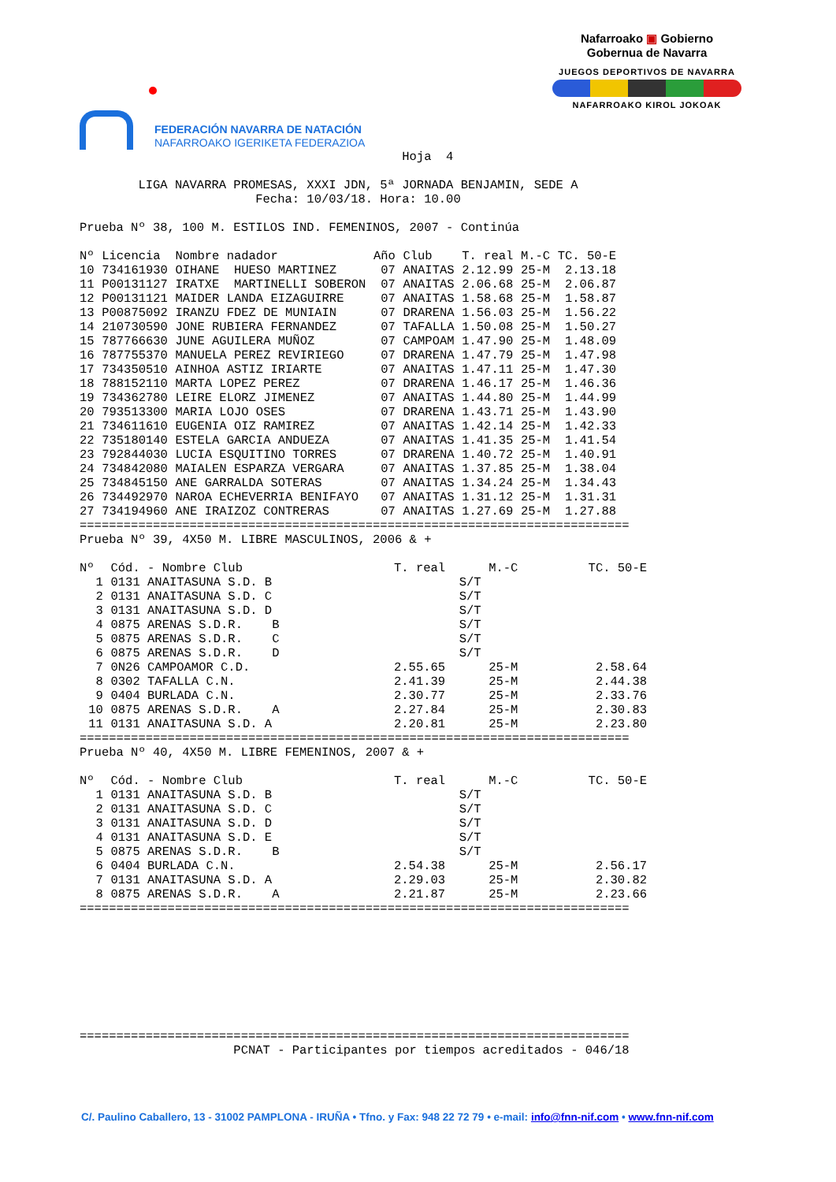FEDERACIÓN NAVARRA DE NATACIÓN
NAFARROAKO IGERIKETA FEDERAZIOA
Nafarroako ▣ Gobierno
Gobernua de Navarra
JUEGOS DEPORTIVOS DE NAVARRA
NAFARROAKO KIROL JOKOAK
                                            Hoja  4

        LIGA NAVARRA PROMESAS, XXXI JDN, 5ª JORNADA BENJAMIN, SEDE A
                        Fecha: 10/03/18. Hora: 10.00

Prueba Nº 38, 100 M. ESTILOS IND. FEMENINOS, 2007 - Continúa
| Nº | Licencia | Nombre nadador | Año | Club | T. real | M.-C | TC. 50-E |
| --- | --- | --- | --- | --- | --- | --- | --- |
| 10 | 734161930 | OIHANE HUESO MARTINEZ | 07 | ANAITAS | 2.12.99 | 25-M | 2.13.18 |
| 11 | P00131127 | IRATXE MARTINELLI SOBERON | 07 | ANAITAS | 2.06.68 | 25-M | 2.06.87 |
| 12 | P00131121 | MAIDER LANDA EIZAGUIRRE | 07 | ANAITAS | 1.58.68 | 25-M | 1.58.87 |
| 13 | P00875092 | IRANZU FDEZ DE MUNIAIN | 07 | DRARENA | 1.56.03 | 25-M | 1.56.22 |
| 14 | 210730590 | JONE RUBIERA FERNANDEZ | 07 | TAFALLA | 1.50.08 | 25-M | 1.50.27 |
| 15 | 787766630 | JUNE AGUILERA MUÑOZ | 07 | CAMPOAM | 1.47.90 | 25-M | 1.48.09 |
| 16 | 787755370 | MANUELA PEREZ REVIRIEGO | 07 | DRARENA | 1.47.79 | 25-M | 1.47.98 |
| 17 | 734350510 | AINHOA ASTIZ IRIARTE | 07 | ANAITAS | 1.47.11 | 25-M | 1.47.30 |
| 18 | 788152110 | MARTA LOPEZ PEREZ | 07 | DRARENA | 1.46.17 | 25-M | 1.46.36 |
| 19 | 734362780 | LEIRE ELORZ JIMENEZ | 07 | ANAITAS | 1.44.80 | 25-M | 1.44.99 |
| 20 | 793513300 | MARIA LOJO OSES | 07 | DRARENA | 1.43.71 | 25-M | 1.43.90 |
| 21 | 734611610 | EUGENIA OIZ RAMIREZ | 07 | ANAITAS | 1.42.14 | 25-M | 1.42.33 |
| 22 | 735180140 | ESTELA GARCIA ANDUEZA | 07 | ANAITAS | 1.41.35 | 25-M | 1.41.54 |
| 23 | 792844030 | LUCIA ESQUITINO TORRES | 07 | DRARENA | 1.40.72 | 25-M | 1.40.91 |
| 24 | 734842080 | MAIALEN ESPARZA VERGARA | 07 | ANAITAS | 1.37.85 | 25-M | 1.38.04 |
| 25 | 734845150 | ANE GARRALDA SOTERAS | 07 | ANAITAS | 1.34.24 | 25-M | 1.34.43 |
| 26 | 734492970 | NAROA ECHEVERRIA BENIFAYO | 07 | ANAITAS | 1.31.12 | 25-M | 1.31.31 |
| 27 | 734194960 | ANE IRAIZOZ CONTRERAS | 07 | ANAITAS | 1.27.69 | 25-M | 1.27.88 |
===========================================================================
Prueba Nº 39, 4X50 M. LIBRE MASCULINOS, 2006 & +
| Nº | Cód. - Nombre Club | T. real | M.-C | TC. 50-E |
| --- | --- | --- | --- | --- |
| 1 | 0131 ANAITASUNA S.D. B | S/T | | |
| 2 | 0131 ANAITASUNA S.D. C | S/T | | |
| 3 | 0131 ANAITASUNA S.D. D | S/T | | |
| 4 | 0875 ARENAS S.D.R. B | S/T | | |
| 5 | 0875 ARENAS S.D.R. C | S/T | | |
| 6 | 0875 ARENAS S.D.R. D | S/T | | |
| 7 | 0N26 CAMPOAMOR C.D. | 2.55.65 | 25-M | 2.58.64 |
| 8 | 0302 TAFALLA C.N. | 2.41.39 | 25-M | 2.44.38 |
| 9 | 0404 BURLADA C.N. | 2.30.77 | 25-M | 2.33.76 |
| 10 | 0875 ARENAS S.D.R. A | 2.27.84 | 25-M | 2.30.83 |
| 11 | 0131 ANAITASUNA S.D. A | 2.20.81 | 25-M | 2.23.80 |
===========================================================================
Prueba Nº 40, 4X50 M. LIBRE FEMENINOS, 2007 & +
| Nº | Cód. - Nombre Club | T. real | M.-C | TC. 50-E |
| --- | --- | --- | --- | --- |
| 1 | 0131 ANAITASUNA S.D. B | S/T | | |
| 2 | 0131 ANAITASUNA S.D. C | S/T | | |
| 3 | 0131 ANAITASUNA S.D. D | S/T | | |
| 4 | 0131 ANAITASUNA S.D. E | S/T | | |
| 5 | 0875 ARENAS S.D.R. B | S/T | | |
| 6 | 0404 BURLADA C.N. | 2.54.38 | 25-M | 2.56.17 |
| 7 | 0131 ANAITASUNA S.D. A | 2.29.03 | 25-M | 2.30.82 |
| 8 | 0875 ARENAS S.D.R. A | 2.21.87 | 25-M | 2.23.66 |
===========================================================================
===========================================================================
                     PCNAT - Participantes por tiempos acreditados - 046/18
C/. Paulino Caballero, 13 - 31002 PAMPLONA - IRUÑA • Tfno. y Fax: 948 22 72 79 • e-mail: info@fnn-nif.com • www.fnn-nif.com